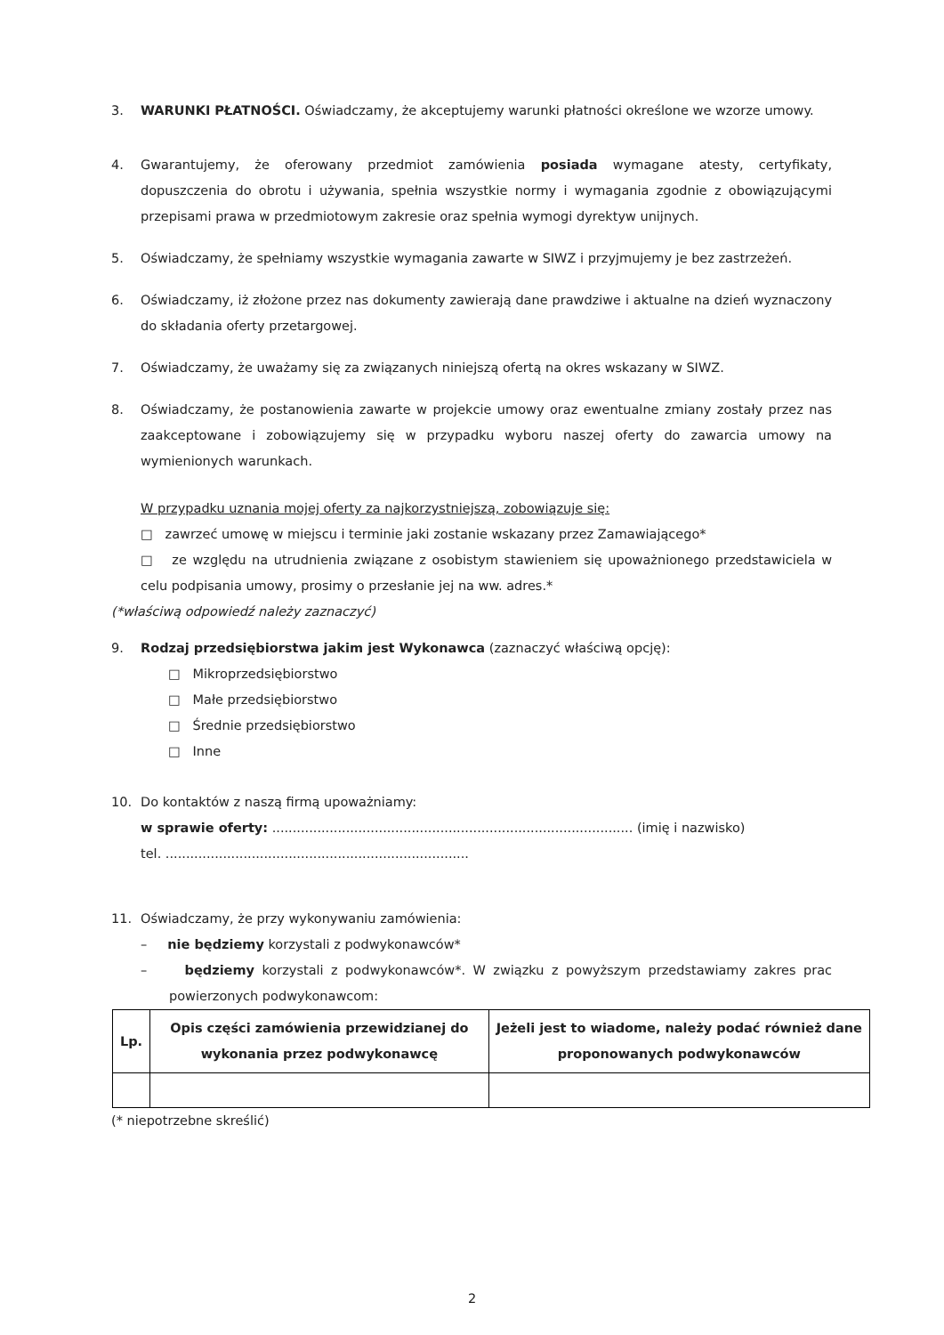3. WARUNKI PŁATNOŚCI. Oświadczamy, że akceptujemy warunki płatności określone we wzorze umowy.
4. Gwarantujemy, że oferowany przedmiot zamówienia posiada wymagane atesty, certyfikaty, dopuszczenia do obrotu i używania, spełnia wszystkie normy i wymagania zgodnie z obowiązującymi przepisami prawa w przedmiotowym zakresie oraz spełnia wymogi dyrektyw unijnych.
5. Oświadczamy, że spełniamy wszystkie wymagania zawarte w SIWZ i przyjmujemy je bez zastrzeżeń.
6. Oświadczamy, iż złożone przez nas dokumenty zawierają dane prawdziwe i aktualne na dzień wyznaczony do składania oferty przetargowej.
7. Oświadczamy, że uważamy się za związanych niniejszą ofertą na okres wskazany w SIWZ.
8. Oświadczamy, że postanowienia zawarte w projekcie umowy oraz ewentualne zmiany zostały przez nas zaakceptowane i zobowiązujemy się w przypadku wyboru naszej oferty do zawarcia umowy na wymienionych warunkach.
W przypadku uznania mojej oferty za najkorzystniejszą, zobowiązuje się:
□ zawrzeć umowę w miejscu i terminie jaki zostanie wskazany przez Zamawiającego*
□ ze względu na utrudnienia związane z osobistym stawieniem się upoważnionego przedstawiciela w celu podpisania umowy, prosimy o przesłanie jej na ww. adres.*
(*właściwą odpowiedź należy zaznaczyć)
9. Rodzaj przedsiębiorstwa jakim jest Wykonawca (zaznaczyć właściwą opcję):
□ Mikroprzedsiębiorstwo
□ Małe przedsiębiorstwo
□ Średnie przedsiębiorstwo
□ Inne
10. Do kontaktów z naszą firmą upoważniamy:
w sprawie oferty: ........................................................................................ (imię i nazwisko)
tel. ..........................................................................
11. Oświadczamy, że przy wykonywaniu zamówienia:
– nie będziemy korzystali z podwykonawców*
– będziemy korzystali z podwykonawców*. W związku z powyższym przedstawiamy zakres prac powierzonych podwykonawcom:
| Lp. | Opis części zamówienia przewidzianej do wykonania przez podwykonawcę | Jeżeli jest to wiadome, należy podać również dane proponowanych podwykonawców |
| --- | --- | --- |
(* niepotrzebne skreślić)
2